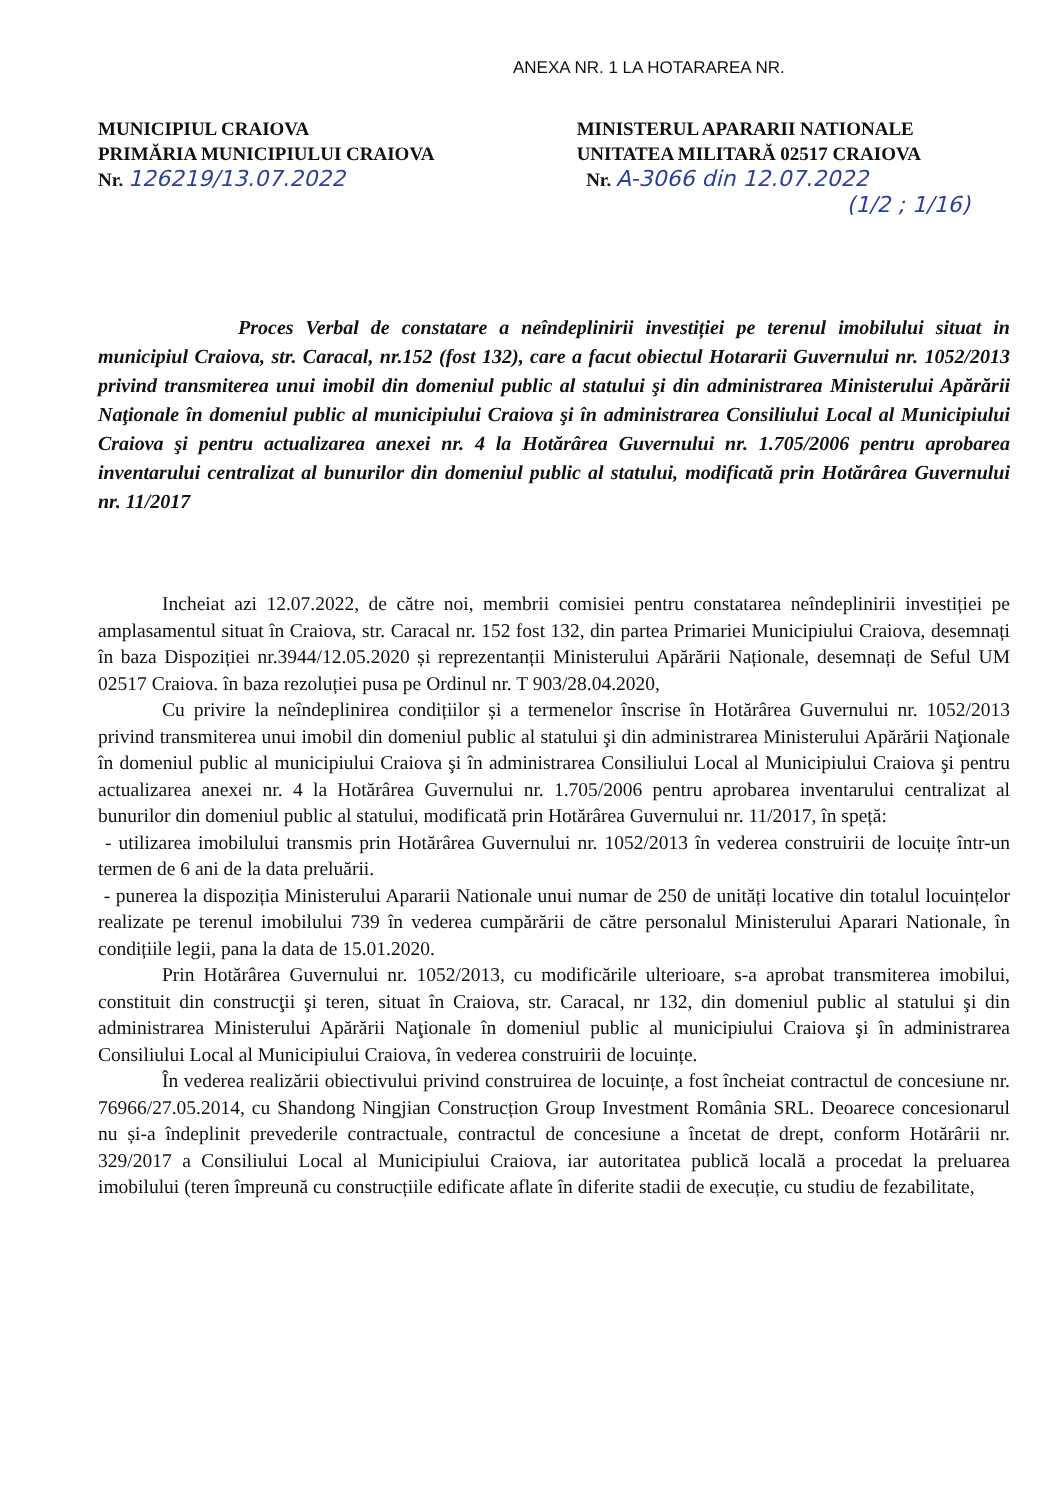ANEXA NR. 1 LA HOTARAREA NR.
MUNICIPIUL CRAIOVA
PRIMĂRIA MUNICIPIULUI CRAIOVA
Nr. 126219/13.07.2022
MINISTERUL APARARII NATIONALE
UNITATEA MILITARĂ 02517 CRAIOVA
Nr. A-3066 din 12.07.2022
(1/2 ; 1/16)
Proces Verbal de constatare a neîndeplinirii investiției pe terenul imobilului situat in municipiul Craiova, str. Caracal, nr.152 (fost 132), care a facut obiectul Hotararii Guvernului nr. 1052/2013 privind transmiterea unui imobil din domeniul public al statului şi din administrarea Ministerului Apărării Naţionale în domeniul public al municipiului Craiova şi în administrarea Consiliului Local al Municipiului Craiova şi pentru actualizarea anexei nr. 4 la Hotărârea Guvernului nr. 1.705/2006 pentru aprobarea inventarului centralizat al bunurilor din domeniul public al statului, modificată prin Hotărârea Guvernului nr. 11/2017
Incheiat azi 12.07.2022, de către noi, membrii comisiei pentru constatarea neîndeplinirii investiției pe amplasamentul situat în Craiova, str. Caracal nr. 152 fost 132, din partea Primariei Municipiului Craiova, desemnați în baza Dispoziției nr.3944/12.05.2020 și reprezentanții Ministerului Apărării Naționale, desemnați de Seful UM 02517 Craiova. în baza rezoluției pusa pe Ordinul nr. T 903/28.04.2020,
Cu privire la neîndeplinirea condițiilor și a termenelor înscrise în Hotărârea Guvernului nr. 1052/2013 privind transmiterea unui imobil din domeniul public al statului şi din administrarea Ministerului Apărării Naţionale în domeniul public al municipiului Craiova şi în administrarea Consiliului Local al Municipiului Craiova şi pentru actualizarea anexei nr. 4 la Hotărârea Guvernului nr. 1.705/2006 pentru aprobarea inventarului centralizat al bunurilor din domeniul public al statului, modificată prin Hotărârea Guvernului nr. 11/2017, în speță:
- utilizarea imobilului transmis prin Hotărârea Guvernului nr. 1052/2013 în vederea construirii de locuițe într-un termen de 6 ani de la data preluării.
- punerea la dispoziția Ministerului Apararii Nationale unui numar de 250 de unități locative din totalul locuințelor realizate pe terenul imobilului 739 în vederea cumpărării de către personalul Ministerului Aparari Nationale, în condițiile legii, pana la data de 15.01.2020.
Prin Hotărârea Guvernului nr. 1052/2013, cu modificările ulterioare, s-a aprobat transmiterea imobilui, constituit din construcţii şi teren, situat în Craiova, str. Caracal, nr 132, din domeniul public al statului şi din administrarea Ministerului Apărării Naţionale în domeniul public al municipiului Craiova şi în administrarea Consiliului Local al Municipiului Craiova, în vederea construirii de locuințe.
În vederea realizării obiectivului privind construirea de locuințe, a fost încheiat contractul de concesiune nr. 76966/27.05.2014, cu Shandong Ningjian Construcțion Group Investment România SRL. Deoarece concesionarul nu și-a îndeplinit prevederile contractuale, contractul de concesiune a încetat de drept, conform Hotărârii nr. 329/2017 a Consiliului Local al Municipiului Craiova, iar autoritatea publică locală a procedat la preluarea imobilului (teren împreună cu construcțiile edificate aflate în diferite stadii de execuție, cu studiu de fezabilitate,